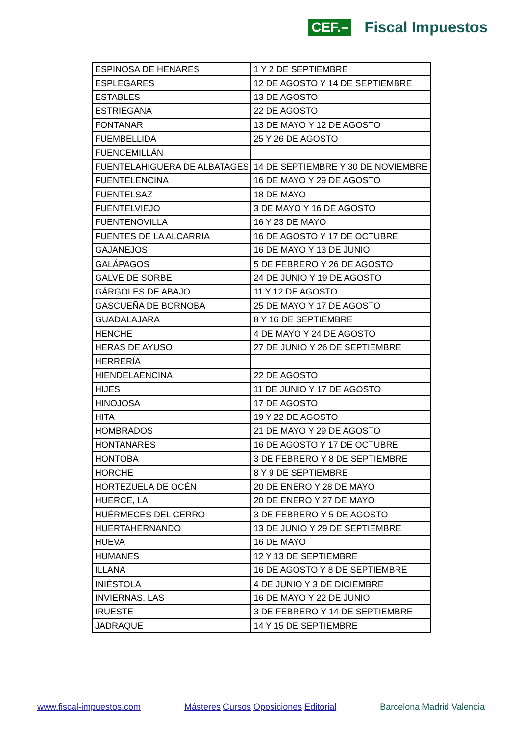CEF.– Fiscal Impuestos
| ESPINOSA DE HENARES | 1 Y 2 DE SEPTIEMBRE |
| ESPLEGARES | 12 DE AGOSTO Y 14 DE SEPTIEMBRE |
| ESTABLES | 13 DE AGOSTO |
| ESTRIEGANA | 22 DE AGOSTO |
| FONTANAR | 13 DE MAYO Y 12 DE AGOSTO |
| FUEMBELLIDA | 25 Y 26 DE AGOSTO |
| FUENCEMILLÁN | |
| FUENTELAHIGUERA DE ALBATAGES | 14 DE SEPTIEMBRE Y 30 DE NOVIEMBRE |
| FUENTELENCINA | 16 DE MAYO Y 29 DE AGOSTO |
| FUENTELSAZ | 18 DE MAYO |
| FUENTELVIEJO | 3 DE MAYO Y 16 DE AGOSTO |
| FUENTENOVILLA | 16 Y 23 DE MAYO |
| FUENTES DE LA ALCARRIA | 16 DE AGOSTO Y 17 DE OCTUBRE |
| GAJANEJOS | 16 DE MAYO Y 13 DE JUNIO |
| GALÁPAGOS | 5 DE FEBRERO Y 26 DE AGOSTO |
| GALVE DE SORBE | 24 DE JUNIO Y 19 DE AGOSTO |
| GÁRGOLES DE ABAJO | 11 Y 12 DE AGOSTO |
| GASCUEÑA DE BORNOBA | 25 DE MAYO Y 17 DE AGOSTO |
| GUADALAJARA | 8 Y 16 DE SEPTIEMBRE |
| HENCHE | 4 DE MAYO Y 24 DE AGOSTO |
| HERAS DE AYUSO | 27 DE JUNIO Y 26 DE SEPTIEMBRE |
| HERRERÍA | |
| HIENDELAENCINA | 22 DE AGOSTO |
| HIJES | 11 DE JUNIO Y 17 DE AGOSTO |
| HINOJOSA | 17 DE AGOSTO |
| HITA | 19 Y 22 DE AGOSTO |
| HOMBRADOS | 21 DE MAYO Y 29 DE AGOSTO |
| HONTANARES | 16 DE AGOSTO Y 17 DE OCTUBRE |
| HONTOBA | 3 DE FEBRERO Y 8 DE SEPTIEMBRE |
| HORCHE | 8 Y 9 DE SEPTIEMBRE |
| HORTEZUELA DE OCÉN | 20 DE ENERO Y 28 DE MAYO |
| HUERCE, LA | 20 DE ENERO Y 27 DE MAYO |
| HUÉRMECES DEL CERRO | 3 DE FEBRERO Y 5 DE AGOSTO |
| HUERTAHERNANDO | 13 DE JUNIO Y 29 DE SEPTIEMBRE |
| HUEVA | 16 DE MAYO |
| HUMANES | 12 Y 13 DE SEPTIEMBRE |
| ILLANA | 16 DE AGOSTO Y 8 DE SEPTIEMBRE |
| INIÉSTOLA | 4 DE JUNIO Y 3 DE DICIEMBRE |
| INVIERNAS, LAS | 16 DE MAYO Y 22 DE JUNIO |
| IRUESTE | 3 DE FEBRERO Y 14 DE SEPTIEMBRE |
| JADRAQUE | 14 Y 15 DE SEPTIEMBRE |
www.fiscal-impuestos.com Másteres Cursos Oposiciones Editorial Barcelona Madrid Valencia